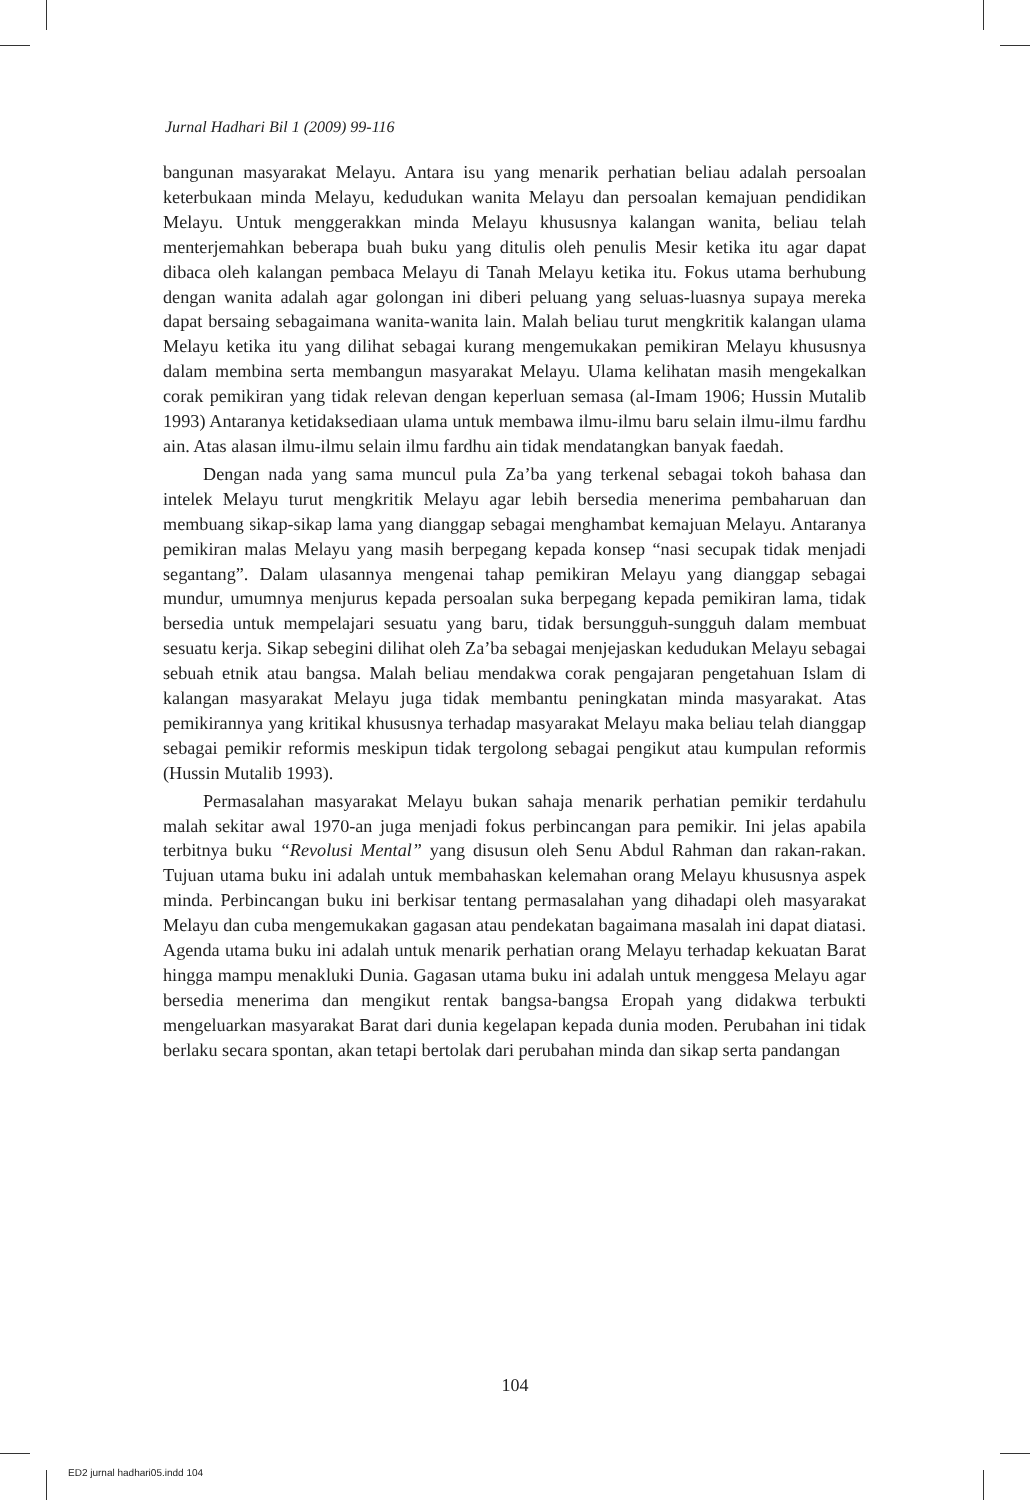Jurnal Hadhari Bil 1 (2009) 99-116
bangunan masyarakat Melayu. Antara isu yang menarik perhatian beliau adalah persoalan keterbukaan minda Melayu, kedudukan wanita Melayu dan persoalan kemajuan pendidikan Melayu. Untuk menggerakkan minda Melayu khususnya kalangan wanita, beliau telah menterjemahkan beberapa buah buku yang ditulis oleh penulis Mesir ketika itu agar dapat dibaca oleh kalangan pembaca Melayu di Tanah Melayu ketika itu. Fokus utama berhubung dengan wanita adalah agar golongan ini diberi peluang yang seluas-luasnya supaya mereka dapat bersaing sebagaimana wanita-wanita lain. Malah beliau turut mengkritik kalangan ulama Melayu ketika itu yang dilihat sebagai kurang mengemukakan pemikiran Melayu khususnya dalam membina serta membangun masyarakat Melayu. Ulama kelihatan masih mengekalkan corak pemikiran yang tidak relevan dengan keperluan semasa (al-Imam 1906; Hussin Mutalib 1993) Antaranya ketidaksediaan ulama untuk membawa ilmu-ilmu baru selain ilmu-ilmu fardhu ain. Atas alasan ilmu-ilmu selain ilmu fardhu ain tidak mendatangkan banyak faedah.
Dengan nada yang sama muncul pula Za’ba yang terkenal sebagai tokoh bahasa dan intelek Melayu turut mengkritik Melayu agar lebih bersedia menerima pembaharuan dan membuang sikap-sikap lama yang dianggap sebagai menghambat kemajuan Melayu. Antaranya pemikiran malas Melayu yang masih berpegang kepada konsep “nasi secupak tidak menjadi segantang”. Dalam ulasannya mengenai tahap pemikiran Melayu yang dianggap sebagai mundur, umumnya menjurus kepada persoalan suka berpegang kepada pemikiran lama, tidak bersedia untuk mempelajari sesuatu yang baru, tidak bersungguh-sungguh dalam membuat sesuatu kerja. Sikap sebegini dilihat oleh Za’ba sebagai menjejaskan kedudukan Melayu sebagai sebuah etnik atau bangsa. Malah beliau mendakwa corak pengajaran pengetahuan Islam di kalangan masyarakat Melayu juga tidak membantu peningkatan minda masyarakat. Atas pemikirannya yang kritikal khususnya terhadap masyarakat Melayu maka beliau telah dianggap sebagai pemikir reformis meskipun tidak tergolong sebagai pengikut atau kumpulan reformis (Hussin Mutalib 1993).
Permasalahan masyarakat Melayu bukan sahaja menarik perhatian pemikir terdahulu malah sekitar awal 1970-an juga menjadi fokus perbincangan para pemikir. Ini jelas apabila terbitnya buku “Revolusi Mental” yang disusun oleh Senu Abdul Rahman dan rakan-rakan. Tujuan utama buku ini adalah untuk membahaskan kelemahan orang Melayu khususnya aspek minda. Perbincangan buku ini berkisar tentang permasalahan yang dihadapi oleh masyarakat Melayu dan cuba mengemukakan gagasan atau pendekatan bagaimana masalah ini dapat diatasi. Agenda utama buku ini adalah untuk menarik perhatian orang Melayu terhadap kekuatan Barat hingga mampu menakluki Dunia. Gagasan utama buku ini adalah untuk menggesa Melayu agar bersedia menerima dan mengikut rentak bangsa-bangsa Eropah yang didakwa terbukti mengeluarkan masyarakat Barat dari dunia kegelapan kepada dunia moden. Perubahan ini tidak berlaku secara spontan, akan tetapi bertolak dari perubahan minda dan sikap serta pandangan
104
ED2 jurnal hadhari05.indd 104